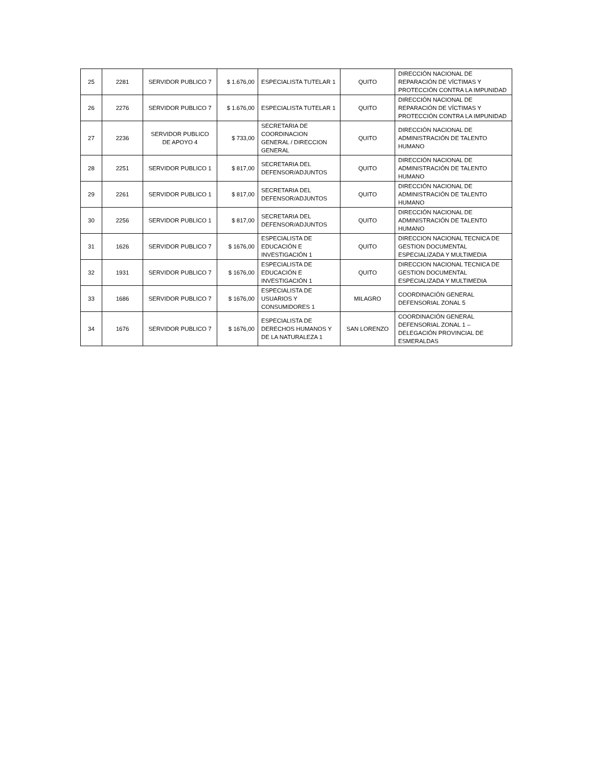| 25 | 2281 | SERVIDOR PUBLICO 7 | $ 1.676,00 | ESPECIALISTA TUTELAR 1 | QUITO | DIRECCIÓN NACIONAL DE REPARACIÓN DE VÍCTIMAS Y PROTECCIÓN CONTRA LA IMPUNIDAD |
| 26 | 2276 | SERVIDOR PUBLICO 7 | $ 1.676,00 | ESPECIALISTA TUTELAR 1 | QUITO | DIRECCIÓN NACIONAL DE REPARACIÓN DE VÍCTIMAS Y PROTECCIÓN CONTRA LA IMPUNIDAD |
| 27 | 2236 | SERVIDOR PUBLICO DE APOYO 4 | $ 733,00 | SECRETARIA DE COORDINACION GENERAL / DIRECCION GENERAL | QUITO | DIRECCIÓN NACIONAL DE ADMINISTRACIÓN DE TALENTO HUMANO |
| 28 | 2251 | SERVIDOR PUBLICO 1 | $ 817,00 | SECRETARIA DEL DEFENSOR/ADJUNTOS | QUITO | DIRECCIÓN NACIONAL DE ADMINISTRACIÓN DE TALENTO HUMANO |
| 29 | 2261 | SERVIDOR PUBLICO 1 | $ 817,00 | SECRETARIA DEL DEFENSOR/ADJUNTOS | QUITO | DIRECCIÓN NACIONAL DE ADMINISTRACIÓN DE TALENTO HUMANO |
| 30 | 2256 | SERVIDOR PUBLICO 1 | $ 817,00 | SECRETARIA DEL DEFENSOR/ADJUNTOS | QUITO | DIRECCIÓN NACIONAL DE ADMINISTRACIÓN DE TALENTO HUMANO |
| 31 | 1626 | SERVIDOR PUBLICO 7 | $ 1676,00 | ESPECIALISTA DE EDUCACIÓN E INVESTIGACIÓN 1 | QUITO | DIRECCION NACIONAL TECNICA DE GESTION DOCUMENTAL ESPECIALIZADA Y MULTIMEDIA |
| 32 | 1931 | SERVIDOR PUBLICO 7 | $ 1676,00 | ESPECIALISTA DE EDUCACIÓN E INVESTIGACIÓN 1 | QUITO | DIRECCION NACIONAL TECNICA DE GESTION DOCUMENTAL ESPECIALIZADA Y MULTIMEDIA |
| 33 | 1686 | SERVIDOR PUBLICO 7 | $ 1676,00 | ESPECIALISTA DE USUARIOS Y CONSUMIDORES 1 | MILAGRO | COORDINACIÓN GENERAL DEFENSORIAL ZONAL 5 |
| 34 | 1676 | SERVIDOR PUBLICO 7 | $ 1676,00 | ESPECIALISTA DE DERECHOS HUMANOS Y DE LA NATURALEZA 1 | SAN LORENZO | COORDINACIÓN GENERAL DEFENSORIAL ZONAL 1 – DELEGACIÓN PROVINCIAL DE ESMERALDAS |